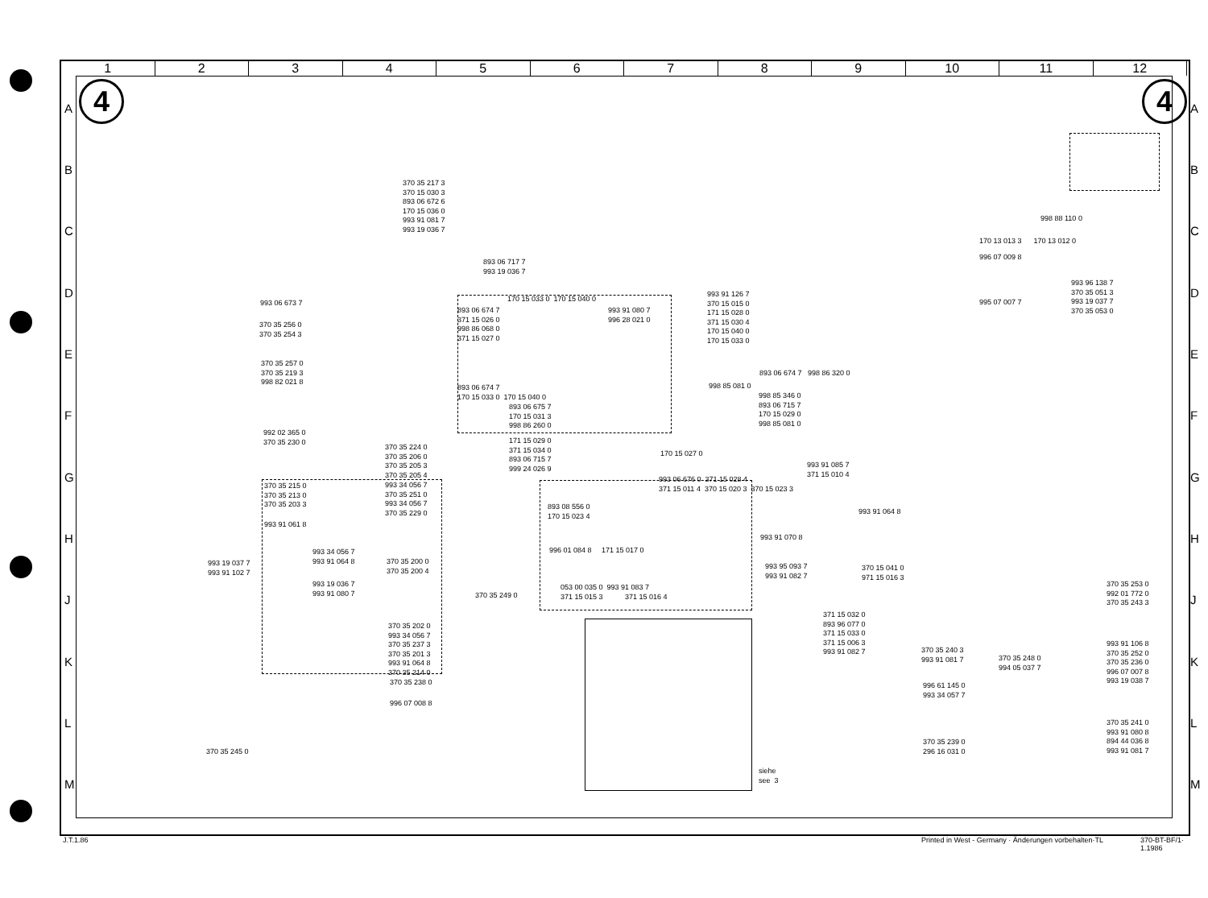123456789 10 11 12
ABCDEFGHJKLM ABCDEFGHJKLM
4 4
370 35 217 3 370 15 030 3 893 06 672 6 170 15 036 0 993 91 081 7 993 19 036 7
893 06 717 7 993 19 036 7
993 06 673 7
370 35 256 0 370 35 254 3
370 35 257 0 370 35 219 3 998 82 021 8
170 15 033 0 170 15 040 0
893 06 674 7 371 15 026 0 998 86 068 0 371 15 027 0
993 91 080 7 996 28 021 0
993 91 126 7 370 15 015 0 171 15 028 0 371 15 030 4 170 15 040 0 170 15 033 0
893 06 674 7 998 86 320 0
998 85 081 0
998 85 346 0 893 06 715 7 170 15 029 0 998 85 081 0
893 06 674 7 170 15 033 0 170 15 040 0
893 06 675 7 170 15 031 3 998 86 260 0
171 15 029 0 371 15 034 0 893 06 715 7 999 24 026 9
170 15 027 0
992 02 365 0 370 35 230 0
370 35 224 0 370 35 206 0 370 35 205 3 370 35 205 4
370 35 215 0 370 35 213 0 370 35 203 3
993 34 056 7 370 35 251 0 993 34 056 7 370 35 229 0
993 91 061 8
993 34 056 7 993 91 064 8
370 35 200 0 370 35 200 4
993 19 037 7 993 91 102 7
993 19 036 7 993 91 080 7
370 35 202 0 993 34 056 7 370 35 237 3 370 35 201 3 993 91 064 8 370 35 214 0
370 35 238 0
996 07 008 8
370 35 249 0
370 35 245 0
893 08 556 0 170 15 023 4
993 91 085 7 371 15 010 4
993 06 676 0 371 15 028 4 371 15 011 4 370 15 020 3 370 15 023 3
993 91 064 8
993 91 070 8
996 01 084 8 171 15 017 0
053 00 035 0 993 91 083 7 371 15 015 3 371 15 016 4
993 95 093 7 993 91 082 7
370 15 041 0 971 15 016 3
371 15 032 0 893 96 077 0 371 15 033 0 371 15 006 3 993 91 082 7
370 35 240 3 993 91 081 7
370 35 248 0 994 05 037 7
996 61 145 0 993 34 057 7
370 35 239 0 296 16 031 0
370 35 253 0 992 01 772 0 370 35 243 3
993 91 106 8 370 35 252 0 370 35 236 0 996 07 007 8 993 19 038 7
370 35 241 0 993 91 080 8 894 44 036 8 993 91 081 7
998 88 110 0
170 13 013 3 170 13 012 0
996 07 009 8
993 96 138 7 370 35 051 3 993 19 037 7 370 35 053 0
995 07 007 7
siehe see 3
J.T.1.86
Printed in West - Germany · Änderungen vorbehalten·TL
370-BT-BF/1· 1.1986